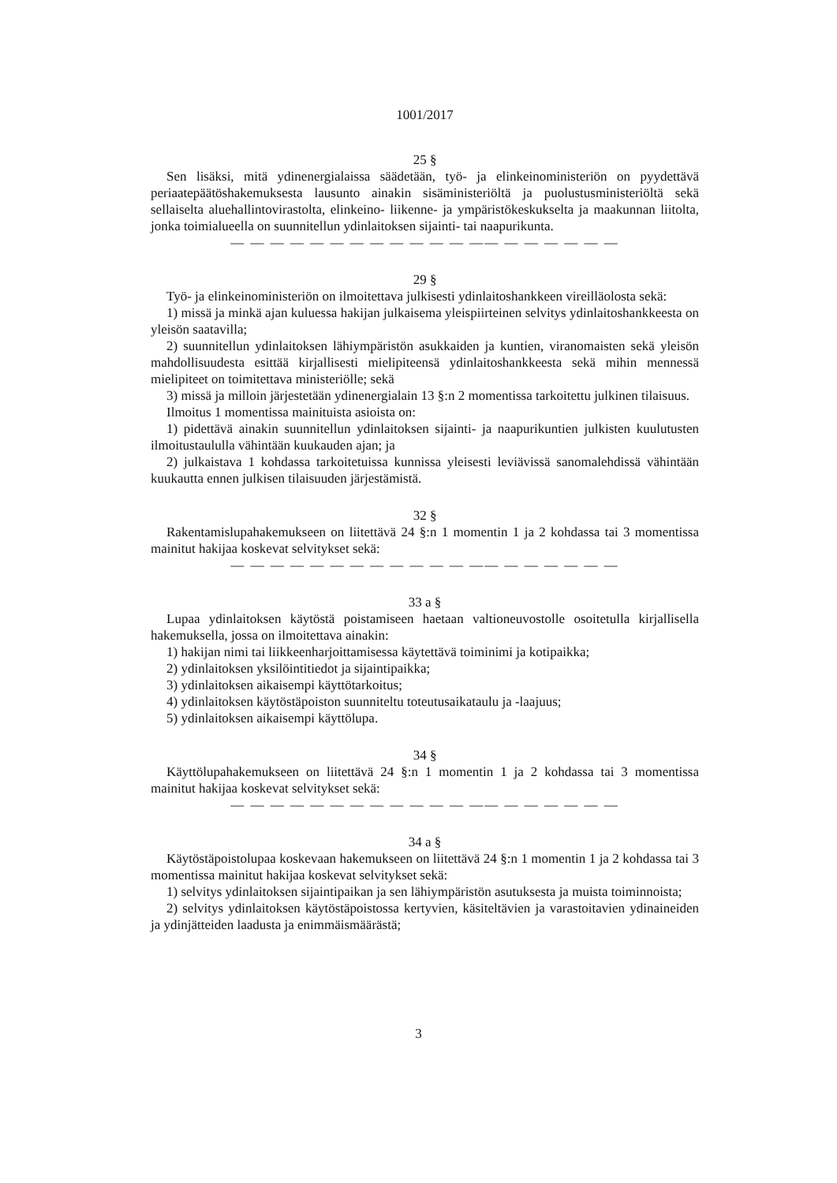1001/2017
25 §
Sen lisäksi, mitä ydinenergialaissa säädetään, työ- ja elinkeinoministeriön on pyydettävä periaatepäätöshakemuksesta lausunto ainakin sisäministeriöltä ja puolustusministeriöltä sekä sellaiselta aluehallintovirastolta, elinkeino- liikenne- ja ympäristökeskukselta ja maakunnan liitolta, jonka toimialueella on suunnitellun ydinlaitoksen sijainti- tai naapurikunta.
— — — — — — — — — — — — —— — — — — — —
29 §
Työ- ja elinkeinoministeriön on ilmoitettava julkisesti ydinlaitoshankkeen vireilläolosta sekä:
1) missä ja minkä ajan kuluessa hakijan julkaisema yleispiirteinen selvitys ydinlaitoshankkeesta on yleisön saatavilla;
2) suunnitellun ydinlaitoksen lähiympäristön asukkaiden ja kuntien, viranomaisten sekä yleisön mahdollisuudesta esittää kirjallisesti mielipiteensä ydinlaitoshankkeesta sekä mihin mennessä mielipiteet on toimitettava ministeriölle; sekä
3) missä ja milloin järjestetään ydinenergialain 13 §:n 2 momentissa tarkoitettu julkinen tilaisuus.
Ilmoitus 1 momentissa mainituista asioista on:
1) pidettävä ainakin suunnitellun ydinlaitoksen sijainti- ja naapurikuntien julkisten kuulutusten ilmoitustaululla vähintään kuukauden ajan; ja
2) julkaistava 1 kohdassa tarkoitetuissa kunnissa yleisesti leviävissä sanomalehdissä vähintään kuukautta ennen julkisen tilaisuuden järjestämistä.
32 §
Rakentamislupahakemukseen on liitettävä 24 §:n 1 momentin 1 ja 2 kohdassa tai 3 momentissa mainitut hakijaa koskevat selvitykset sekä:
— — — — — — — — — — — — —— — — — — — —
33 a §
Lupaa ydinlaitoksen käytöstä poistamiseen haetaan valtioneuvostolle osoitetulla kirjallisella hakemuksella, jossa on ilmoitettava ainakin:
1) hakijan nimi tai liikkeenharjoittamisessa käytettävä toiminimi ja kotipaikka;
2) ydinlaitoksen yksilöintitiedot ja sijaintipaikka;
3) ydinlaitoksen aikaisempi käyttötarkoitus;
4) ydinlaitoksen käytöstäpoiston suunniteltu toteutusaikataulu ja -laajuus;
5) ydinlaitoksen aikaisempi käyttölupa.
34 §
Käyttölupahakemukseen on liitettävä 24 §:n 1 momentin 1 ja 2 kohdassa tai 3 momentissa mainitut hakijaa koskevat selvitykset sekä:
— — — — — — — — — — — — —— — — — — — —
34 a §
Käytöstäpoistolupaa koskevaan hakemukseen on liitettävä 24 §:n 1 momentin 1 ja 2 kohdassa tai 3 momentissa mainitut hakijaa koskevat selvitykset sekä:
1) selvitys ydinlaitoksen sijaintipaikan ja sen lähiympäristön asutuksesta ja muista toiminnoista;
2) selvitys ydinlaitoksen käytöstäpoistossa kertyvien, käsiteltävien ja varastoitavien ydinaineiden ja ydinjätteiden laadusta ja enimmäismäärästä;
3